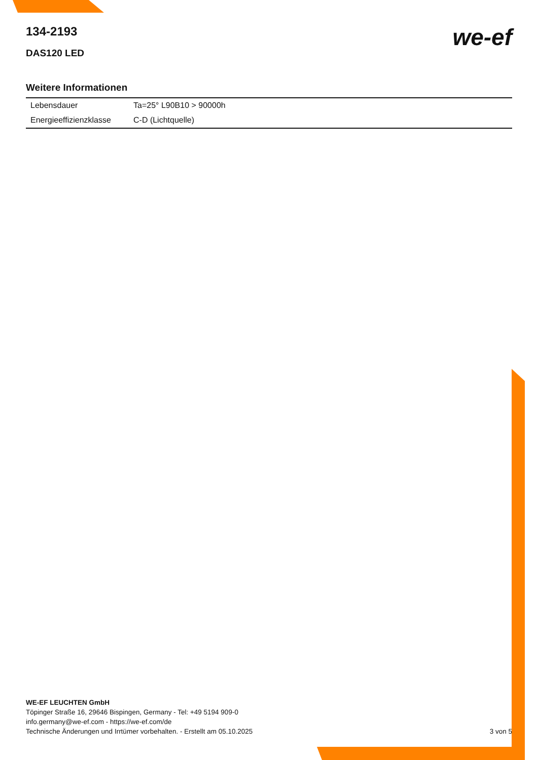we-ef
134-2193
DAS120 LED
Weitere Informationen
| Lebensdauer | Ta=25° L90B10 > 90000h |
| Energieeffizienzklasse | C-D (Lichtquelle) |
WE-EF LEUCHTEN GmbH
Töpinger Straße 16, 29646 Bispingen, Germany - Tel: +49 5194 909-0
info.germany@we-ef.com - https://we-ef.com/de
3 von 5 Technische Änderungen und Irrtümer vorbehalten. - Erstellt am 05.10.2025